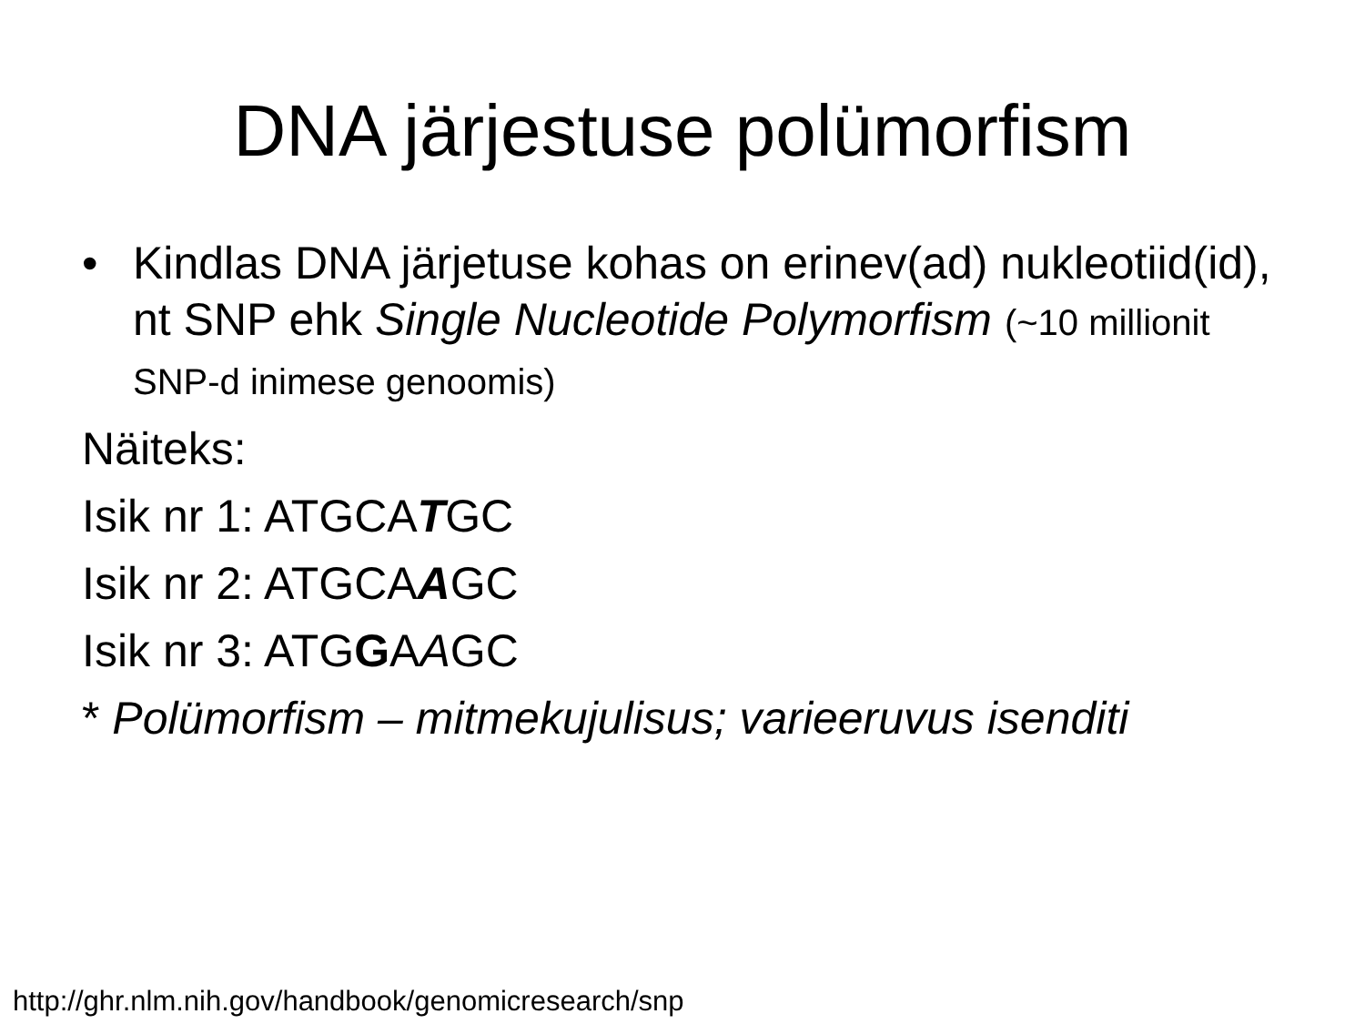DNA järjestuse polümorfism
• Kindlas DNA järjetuse kohas on erinev(ad) nukleotiid(id), nt SNP ehk Single Nucleotide Polymorfism (~10 millionit SNP-d inimese genoomis)
Näiteks:
Isik nr 1: ATGCATGC
Isik nr 2: ATGCAAGC
Isik nr 3: ATGGAAGC
* Polümorfism – mitmekujulisus; varieeruvus isenditi
http://ghr.nlm.nih.gov/handbook/genomicresearch/snp